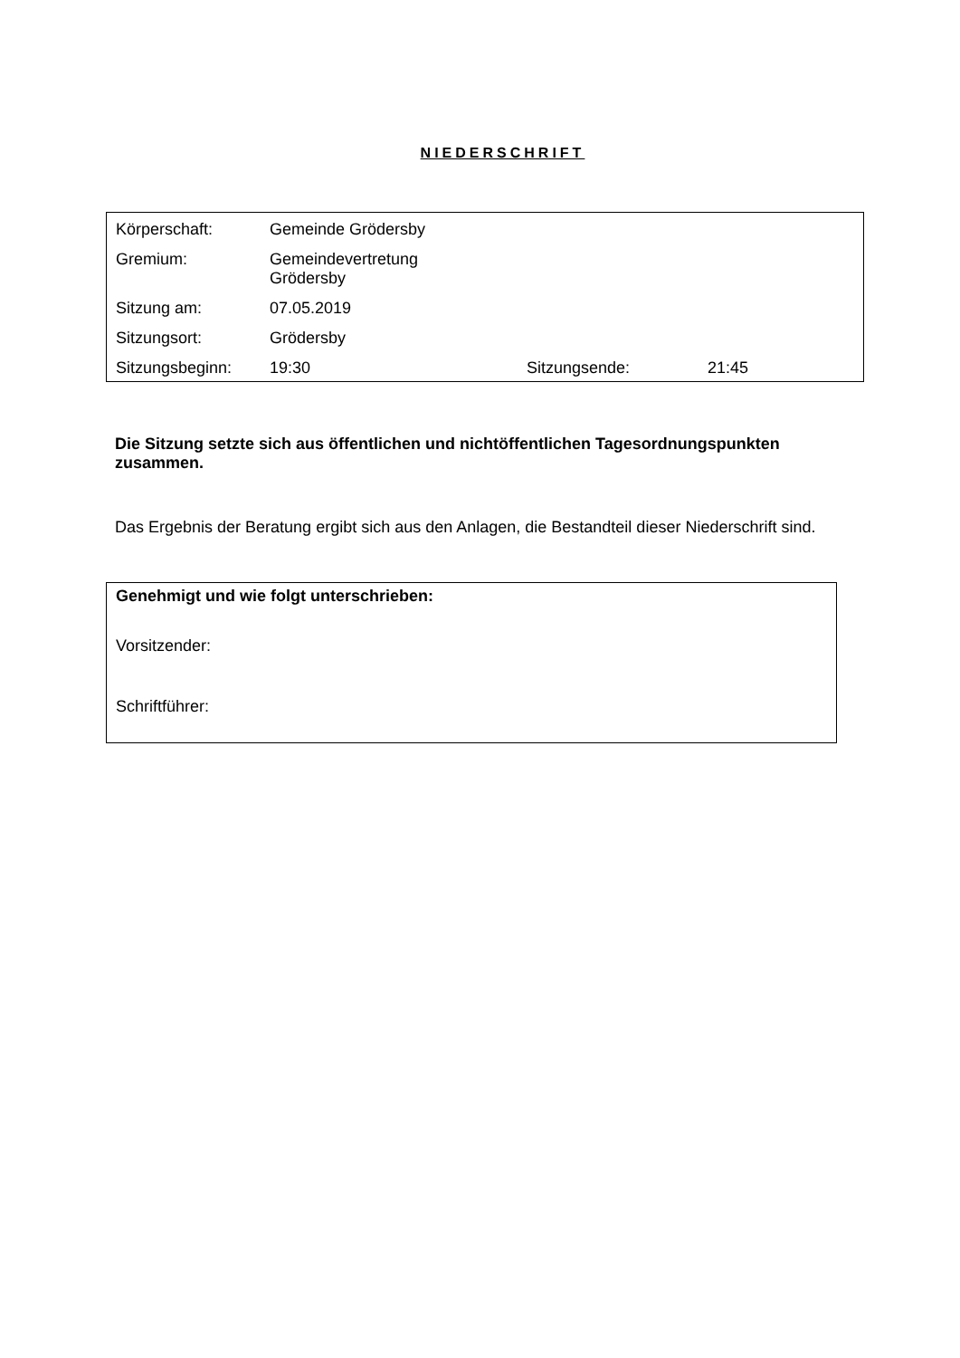NIEDERSCHRIFT
| Körperschaft: | Gemeinde Grödersby | | |
| Gremium: | Gemeindevertretung Grödersby | | |
| Sitzung am: | 07.05.2019 | | |
| Sitzungsort: | Grödersby | | |
| Sitzungsbeginn: | 19:30 | Sitzungsende: | 21:45 |
Die Sitzung setzte sich aus öffentlichen und nichtöffentlichen Tagesordnungspunkten zusammen.
Das Ergebnis der Beratung ergibt sich aus den Anlagen, die Bestandteil dieser Niederschrift sind.
Genehmigt und wie folgt unterschrieben:
Vorsitzender:
Schriftführer: